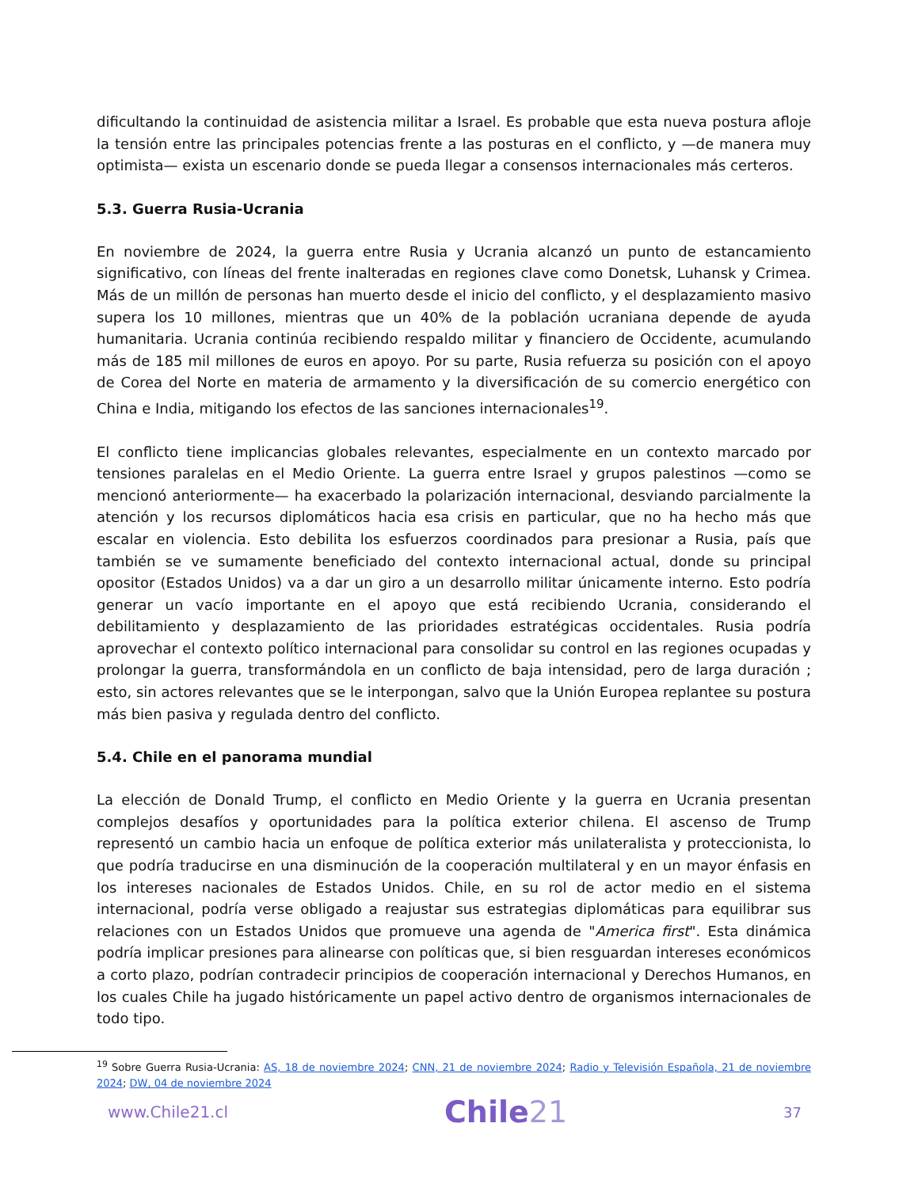dificultando la continuidad de asistencia militar a Israel. Es probable que esta nueva postura afloje la tensión entre las principales potencias frente a las posturas en el conflicto, y —de manera muy optimista— exista un escenario donde se pueda llegar a consensos internacionales más certeros.
5.3. Guerra Rusia-Ucrania
En noviembre de 2024, la guerra entre Rusia y Ucrania alcanzó un punto de estancamiento significativo, con líneas del frente inalteradas en regiones clave como Donetsk, Luhansk y Crimea. Más de un millón de personas han muerto desde el inicio del conflicto, y el desplazamiento masivo supera los 10 millones, mientras que un 40% de la población ucraniana depende de ayuda humanitaria. Ucrania continúa recibiendo respaldo militar y financiero de Occidente, acumulando más de 185 mil millones de euros en apoyo. Por su parte, Rusia refuerza su posición con el apoyo de Corea del Norte en materia de armamento y la diversificación de su comercio energético con China e India, mitigando los efectos de las sanciones internacionales<sup>19</sup>.
El conflicto tiene implicancias globales relevantes, especialmente en un contexto marcado por tensiones paralelas en el Medio Oriente. La guerra entre Israel y grupos palestinos —como se mencionó anteriormente— ha exacerbado la polarización internacional, desviando parcialmente la atención y los recursos diplomáticos hacia esa crisis en particular, que no ha hecho más que escalar en violencia. Esto debilita los esfuerzos coordinados para presionar a Rusia, país que también se ve sumamente beneficiado del contexto internacional actual, donde su principal opositor (Estados Unidos) va a dar un giro a un desarrollo militar únicamente interno. Esto podría generar un vacío importante en el apoyo que está recibiendo Ucrania, considerando el debilitamiento y desplazamiento de las prioridades estratégicas occidentales. Rusia podría aprovechar el contexto político internacional para consolidar su control en las regiones ocupadas y prolongar la guerra, transformándola en un conflicto de baja intensidad, pero de larga duración ; esto, sin actores relevantes que se le interpongan, salvo que la Unión Europea replantee su postura más bien pasiva y regulada dentro del conflicto.
5.4. Chile en el panorama mundial
La elección de Donald Trump, el conflicto en Medio Oriente y la guerra en Ucrania presentan complejos desafíos y oportunidades para la política exterior chilena. El ascenso de Trump representó un cambio hacia un enfoque de política exterior más unilateralista y proteccionista, lo que podría traducirse en una disminución de la cooperación multilateral y en un mayor énfasis en los intereses nacionales de Estados Unidos. Chile, en su rol de actor medio en el sistema internacional, podría verse obligado a reajustar sus estrategias diplomáticas para equilibrar sus relaciones con un Estados Unidos que promueve una agenda de "America first". Esta dinámica podría implicar presiones para alinearse con políticas que, si bien resguardan intereses económicos a corto plazo, podrían contradecir principios de cooperación internacional y Derechos Humanos, en los cuales Chile ha jugado históricamente un papel activo dentro de organismos internacionales de todo tipo.
<sup>19</sup> Sobre Guerra Rusia-Ucrania: AS, 18 de noviembre 2024; CNN, 21 de noviembre 2024; Radio y Televisión Española, 21 de noviembre 2024; DW, 04 de noviembre 2024
www.Chile21.cl
Chile21
37